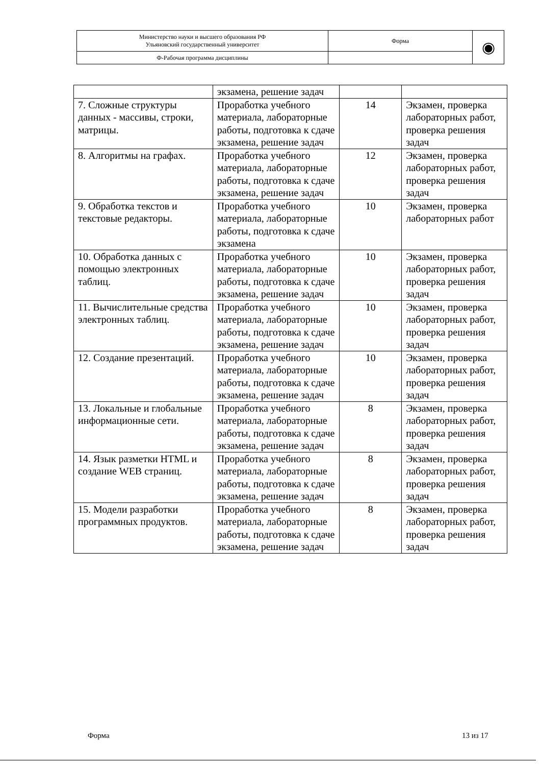| Министерство науки и высшего образования РФ Ульяновский государственный университет | Форма | ◉ |
| Ф-Рабочая программа дисциплины | | |
| | экзамена, решение задач | | |
| 7. Сложные структуры данных - массивы, строки, матрицы. | Проработка учебного материала, лабораторные работы, подготовка к сдаче экзамена, решение задач | 14 | Экзамен, проверка лабораторных работ, проверка решения задач |
| 8. Алгоритмы на графах. | Проработка учебного материала, лабораторные работы, подготовка к сдаче экзамена, решение задач | 12 | Экзамен, проверка лабораторных работ, проверка решения задач |
| 9. Обработка текстов и текстовые редакторы. | Проработка учебного материала, лабораторные работы, подготовка к сдаче экзамена | 10 | Экзамен, проверка лабораторных работ |
| 10. Обработка данных с помощью электронных таблиц. | Проработка учебного материала, лабораторные работы, подготовка к сдаче экзамена, решение задач | 10 | Экзамен, проверка лабораторных работ, проверка решения задач |
| 11. Вычислительные средства электронных таблиц. | Проработка учебного материала, лабораторные работы, подготовка к сдаче экзамена, решение задач | 10 | Экзамен, проверка лабораторных работ, проверка решения задач |
| 12. Создание презентаций. | Проработка учебного материала, лабораторные работы, подготовка к сдаче экзамена, решение задач | 10 | Экзамен, проверка лабораторных работ, проверка решения задач |
| 13. Локальные и глобальные информационные сети. | Проработка учебного материала, лабораторные работы, подготовка к сдаче экзамена, решение задач | 8 | Экзамен, проверка лабораторных работ, проверка решения задач |
| 14. Язык разметки HTML и создание WEB страниц. | Проработка учебного материала, лабораторные работы, подготовка к сдаче экзамена, решение задач | 8 | Экзамен, проверка лабораторных работ, проверка решения задач |
| 15. Модели разработки программных продуктов. | Проработка учебного материала, лабораторные работы, подготовка к сдаче экзамена, решение задач | 8 | Экзамен, проверка лабораторных работ, проверка решения задач |
Форма 13 из 17